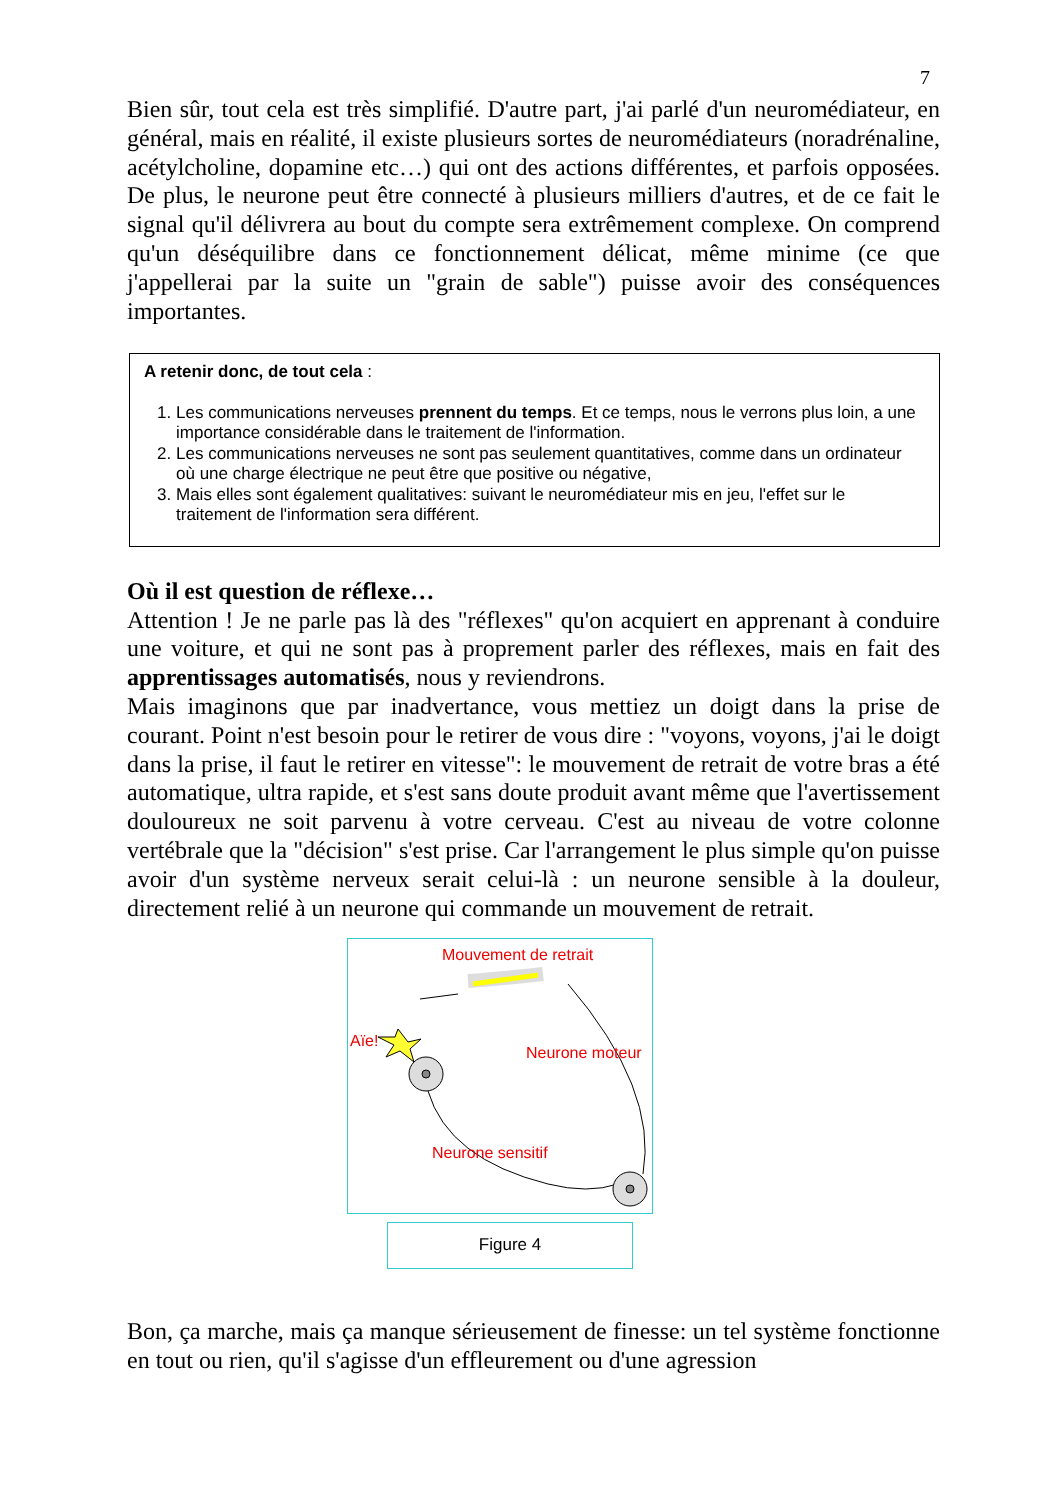7
Bien sûr, tout cela est très simplifié. D'autre part, j'ai parlé d'un neuromédiateur, en général, mais en réalité, il existe plusieurs sortes de neuromédiateurs (noradrénaline, acétylcholine, dopamine etc…) qui ont des actions différentes, et parfois opposées. De plus, le neurone peut être connecté à plusieurs milliers d'autres, et de ce fait le signal qu'il délivrera au bout du compte sera extrêmement complexe. On comprend qu'un déséquilibre dans ce fonctionnement délicat, même minime (ce que j'appellerai par la suite un "grain de sable") puisse avoir des conséquences importantes.
A retenir donc, de tout cela :
1. Les communications nerveuses prennent du temps. Et ce temps, nous le verrons plus loin, a une importance considérable dans le traitement de l'information.
2. Les communications nerveuses ne sont pas seulement quantitatives, comme dans un ordinateur où une charge électrique ne peut être que positive ou négative,
3. Mais elles sont également qualitatives: suivant le neuromédiateur mis en jeu, l'effet sur le traitement de l'information sera différent.
Où il est question de réflexe…
Attention ! Je ne parle pas là des "réflexes" qu'on acquiert en apprenant à conduire une voiture, et qui ne sont pas à proprement parler des réflexes, mais en fait des apprentissages automatisés, nous y reviendrons.
Mais imaginons que par inadvertance, vous mettiez un doigt dans la prise de courant. Point n'est besoin pour le retirer de vous dire : "voyons, voyons, j'ai le doigt dans la prise, il faut le retirer en vitesse": le mouvement de retrait de votre bras a été automatique, ultra rapide, et s'est sans doute produit avant même que l'avertissement douloureux ne soit parvenu à votre cerveau. C'est au niveau de votre colonne vertébrale que la "décision" s'est prise. Car l'arrangement le plus simple qu'on puisse avoir d'un système nerveux serait celui-là : un neurone sensible à la douleur, directement relié à un neurone qui commande un mouvement de retrait.
Mouvement de retrait
Aïe!
Neurone moteur
Neurone sensitif
Figure 4
Bon, ça marche, mais ça manque sérieusement de finesse: un tel système fonctionne en tout ou rien, qu'il s'agisse d'un effleurement ou d'une agression